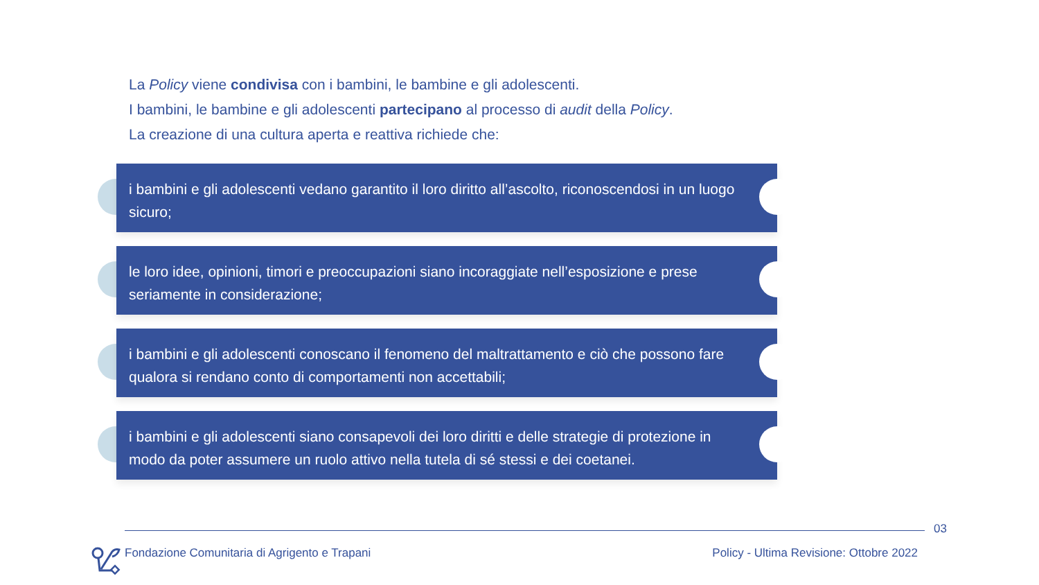La Policy viene condivisa con i bambini, le bambine e gli adolescenti.
I bambini, le bambine e gli adolescenti partecipano al processo di audit della Policy.
La creazione di una cultura aperta e reattiva richiede che:
i bambini e gli adolescenti vedano garantito il loro diritto all’ascolto, riconoscendosi in un luogo sicuro;
le loro idee, opinioni, timori e preoccupazioni siano incoraggiate nell’esposizione e prese seriamente in considerazione;
i bambini e gli adolescenti conoscano il fenomeno del maltrattamento e ciò che possono fare qualora si rendano conto di comportamenti non accettabili;
i bambini e gli adolescenti siano consapevoli dei loro diritti e delle strategie di protezione in modo da poter assumere un ruolo attivo nella tutela di sé stessi e dei coetanei.
03
Fondazione Comunitaria di Agrigento e Trapani Policy - Ultima Revisione: Ottobre 2022